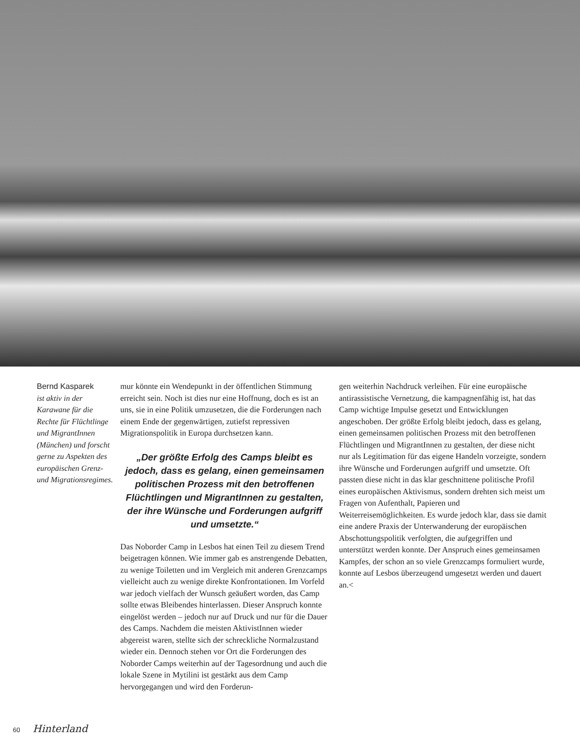Bernd Kasparek
ist aktiv in der Karawane für die Rechte für Flüchtlinge und MigrantInnen (München) und forscht gerne zu Aspekten des europäischen Grenz- und Migrationsregimes.
mur könnte ein Wendepunkt in der öffentlichen Stimmung erreicht sein. Noch ist dies nur eine Hoffnung, doch es ist an uns, sie in eine Politik umzusetzen, die die Forderungen nach einem Ende der gegenwärtigen, zutiefst repressiven Migrationspolitik in Europa durchsetzen kann.
„Der größte Erfolg des Camps bleibt es jedoch, dass es gelang, einen gemeinsamen politischen Prozess mit den betroffenen Flüchtlingen und MigrantInnen zu gestalten, der ihre Wünsche und Forderungen aufgriff und umsetzte.“
Das Noborder Camp in Lesbos hat einen Teil zu diesem Trend beigetragen können. Wie immer gab es anstrengende Debatten, zu wenige Toiletten und im Vergleich mit anderen Grenzcamps vielleicht auch zu wenige direkte Konfrontationen. Im Vorfeld war jedoch vielfach der Wunsch geäußert worden, das Camp sollte etwas Bleibendes hinterlassen. Dieser Anspruch konnte eingelöst werden – jedoch nur auf Druck und nur für die Dauer des Camps. Nachdem die meisten AktivistInnen wieder abgereist waren, stellte sich der schreckliche Normalzustand wieder ein. Dennoch stehen vor Ort die Forderungen des Noborder Camps weiterhin auf der Tagesordnung und auch die lokale Szene in Mytilini ist gestärkt aus dem Camp hervorgegangen und wird den Forderun-
gen weiterhin Nachdruck verleihen. Für eine europäische antirassistische Vernetzung, die kampagnenfähig ist, hat das Camp wichtige Impulse gesetzt und Entwicklungen angeschoben. Der größte Erfolg bleibt jedoch, dass es gelang, einen gemeinsamen politischen Prozess mit den betroffenen Flüchtlingen und MigrantInnen zu gestalten, der diese nicht nur als Legitimation für das eigene Handeln vorzeigte, sondern ihre Wünsche und Forderungen aufgriff und umsetzte. Oft passten diese nicht in das klar geschnittene politische Profil eines europäischen Aktivismus, sondern drehten sich meist um Fragen von Aufenthalt, Papieren und Weiterreisemöglichkeiten. Es wurde jedoch klar, dass sie damit eine andere Praxis der Unterwanderung der europäischen Abschottungspolitik verfolgten, die aufgegriffen und unterstützt werden konnte. Der Anspruch eines gemeinsamen Kampfes, der schon an so viele Grenzcamps formuliert wurde, konnte auf Lesbos überzeugend umgesetzt werden und dauert an.<
60 Hinterland